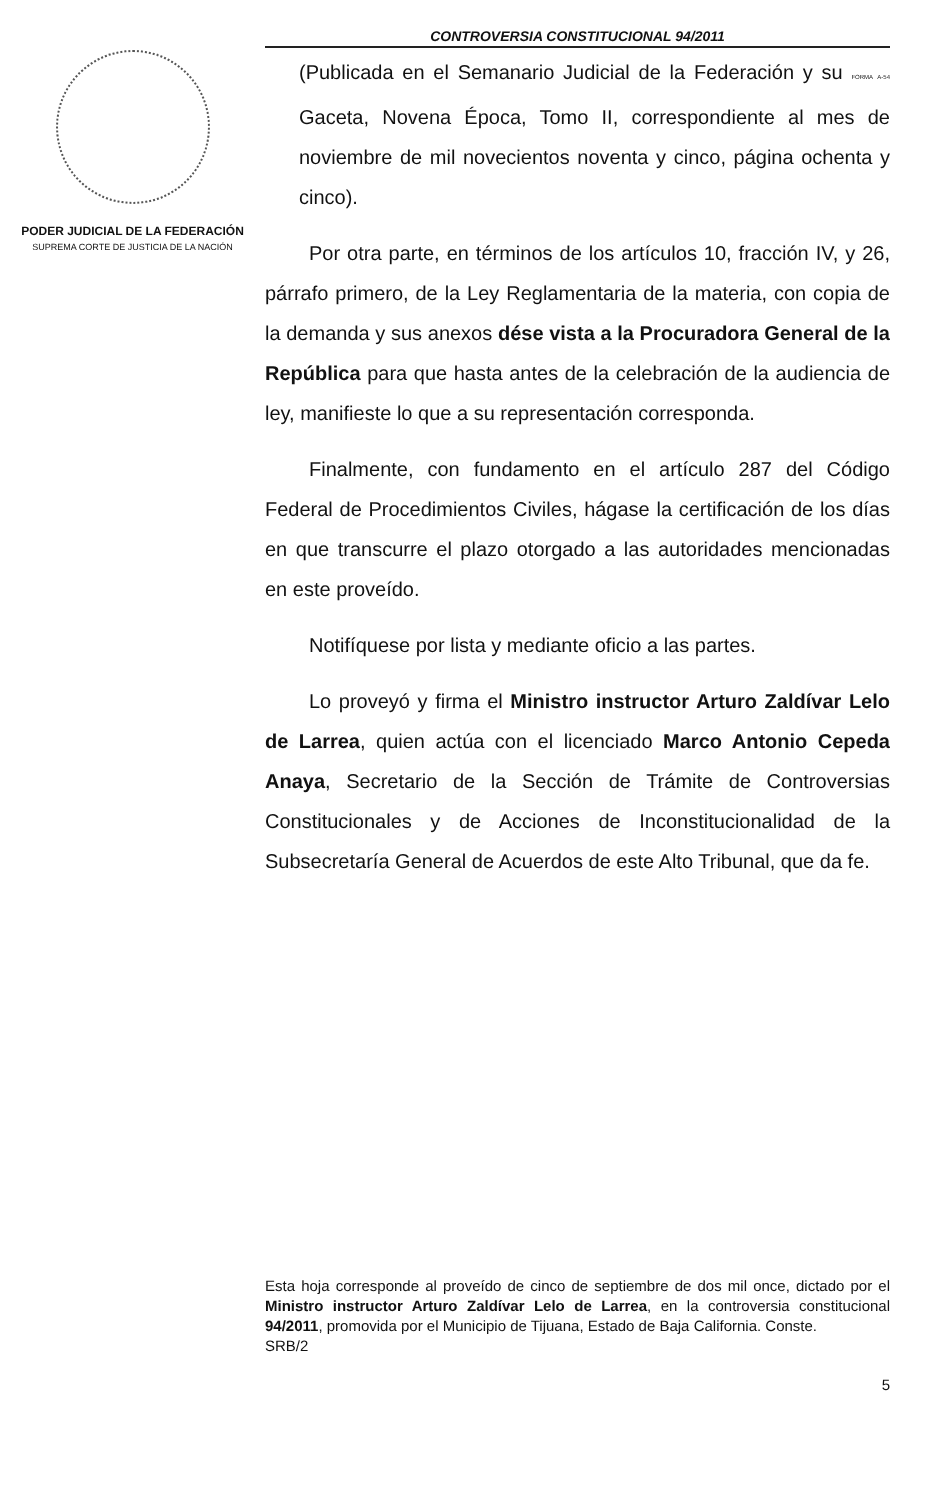PODER JUDICIAL DE LA FEDERACIÓN
SUPREMA CORTE DE JUSTICIA DE LA NACIÓN
CONTROVERSIA CONSTITUCIONAL 94/2011
(Publicada en el Semanario Judicial de la Federación y su FORMA A-54 Gaceta, Novena Época, Tomo II, correspondiente al mes de noviembre de mil novecientos noventa y cinco, página ochenta y cinco).
Por otra parte, en términos de los artículos 10, fracción IV, y 26, párrafo primero, de la Ley Reglamentaria de la materia, con copia de la demanda y sus anexos dése vista a la Procuradora General de la República para que hasta antes de la celebración de la audiencia de ley, manifieste lo que a su representación corresponda.
Finalmente, con fundamento en el artículo 287 del Código Federal de Procedimientos Civiles, hágase la certificación de los días en que transcurre el plazo otorgado a las autoridades mencionadas en este proveído.
Notifíquese por lista y mediante oficio a las partes.
Lo proveyó y firma el Ministro instructor Arturo Zaldívar Lelo de Larrea, quien actúa con el licenciado Marco Antonio Cepeda Anaya, Secretario de la Sección de Trámite de Controversias Constitucionales y de Acciones de Inconstitucionalidad de la Subsecretaría General de Acuerdos de este Alto Tribunal, que da fe.
Esta hoja corresponde al proveído de cinco de septiembre de dos mil once, dictado por el Ministro instructor Arturo Zaldívar Lelo de Larrea, en la controversia constitucional 94/2011, promovida por el Municipio de Tijuana, Estado de Baja California. Conste.
SRB/2
5